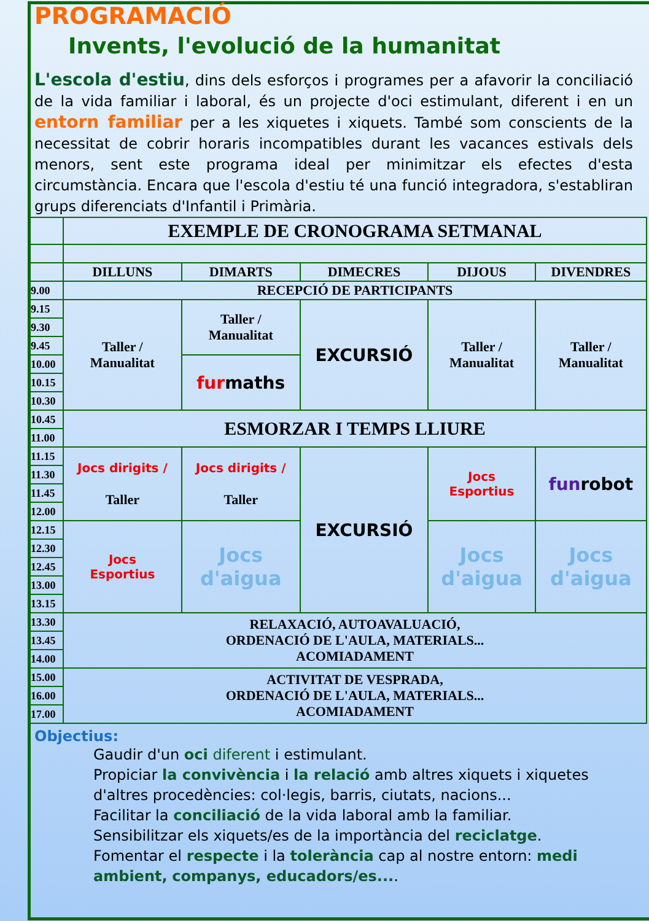PROGRAMACIÓ
Invents, l'evolució de la humanitat
L'escola d'estiu, dins dels esforços i programes per a afavorir la conciliació de la vida familiar i laboral, és un projecte d'oci estimulant, diferent i en un entorn familiar per a les xiquetes i xiquets. També som conscients de la necessitat de cobrir horaris incompatibles durant les vacances estivals dels menors, sent este programa ideal per minimitzar els efectes d'esta circumstància. Encara que l'escola d'estiu té una funció integradora, s'establiran grups diferenciats d'Infantil i Primària.
| | EXEMPLE DE CRONOGRAMA SETMANAL | | | | |
| | DILLUNS | DIMARTS | DIMECRES | DIJOUS | DIVENDRES |
| 9.00 | RECEPCIÓ DE PARTICIPANTS | | | | |
| 9.15 | Taller / Manualitat | Taller / Manualitat | EXCURSIÓ | Taller / Manualitat | Taller / Manualitat |
| 9.30 | | | | | |
| 9.45 | | | | | |
| 10.00 | | fur maths | | | |
| 10.15 | | | | | |
| 10.30 | | | | | |
| 10.45 | ESMORZAR I TEMPS LLIURE | | | | |
| 11.00 | | | | | |
| 11.15 | Jocs dirigits / Taller | Jocs dirigits / Taller | EXCURSIÓ | Jocs Esportius | fun robot |
| 11.30 | | | | | |
| 11.45 | | | | | |
| 12.00 | | | | | |
| 12.15 | Jocs Esportius | Jocs d'aigua | | Jocs d'aigua | Jocs d'aigua |
| 12.30 | | | | | |
| 12.45 | | | | | |
| 13.00 | | | | | |
| 13.15 | | | | | |
| 13.30 | RELAXACIÓ, AUTOAVALUACIÓ, ORDENACIÓ DE L'AULA, MATERIALS... ACOMIADAMENT | | | | |
| 13.45 | | | | | |
| 14.00 | | | | | |
| 15.00 | ACTIVITAT DE VESPRADA, ORDENACIÓ DE L'AULA, MATERIALS... ACOMIADAMENT | | | | |
| 16.00 | | | | | |
| 17.00 | | | | | |
Objectius:
Gaudir d'un oci diferent i estimulant.
Propiciar la convivència i la relació amb altres xiquets i xiquetes d'altres procedències: col·legis, barris, ciutats, nacions...
Facilitar la conciliació de la vida laboral amb la familiar.
Sensibilitzar els xiquets/es de la importància del reciclatge.
Fomentar el respecte i la tolerància cap al nostre entorn: medi ambient, companys, educadors/es....